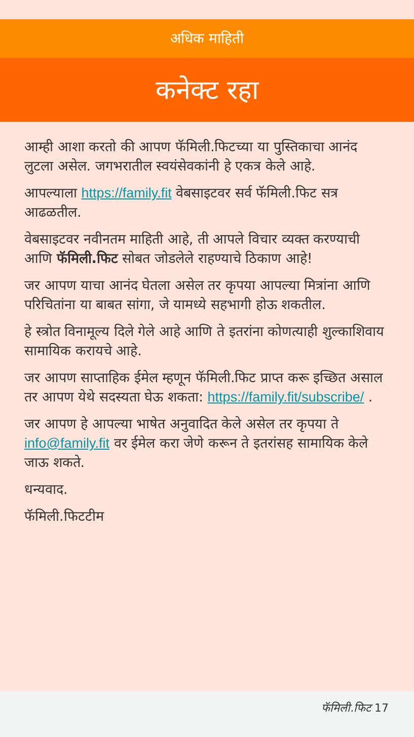अधिक माहिती
कनेक्ट रहा
आम्ही आशा करतो की आपण फॅमिली.फिटच्या या पुस्तिकाचा आनंद लुटला असेल. जगभरातील स्वयंसेवकांनी हे एकत्र केले आहे.
आपल्याला https://family.fit वेबसाइटवर सर्व फॅमिली.फिट सत्र आढळतील.
वेबसाइटवर नवीनतम माहिती आहे, ती आपले विचार व्यक्त करण्याची आणि फॅमिली.फिट सोबत जोडलेले राहण्याचे ठिकाण आहे!
जर आपण याचा आनंद घेतला असेल तर कृपया आपल्या मित्रांना आणि परिचितांना या बाबत सांगा, जे यामध्ये सहभागी होऊ शकतील.
हे स्त्रोत विनामूल्य दिले गेले आहे आणि ते इतरांना कोणत्याही शुल्काशिवाय सामायिक करायचे आहे.
जर आपण साप्ताहिक ईमेल म्हणून फॅमिली.फिट प्राप्त करू इच्छित असाल तर आपण येथे सदस्यता घेऊ शकता: https://family.fit/subscribe/ .
जर आपण हे आपल्या भाषेत अनुवादित केले असेल तर कृपया ते info@family.fit वर ईमेल करा जेणे करून ते इतरांसह सामायिक केले जाऊ शकते.
धन्यवाद.
फॅमिली.फिटटीम
फॅमिली.फिट 17